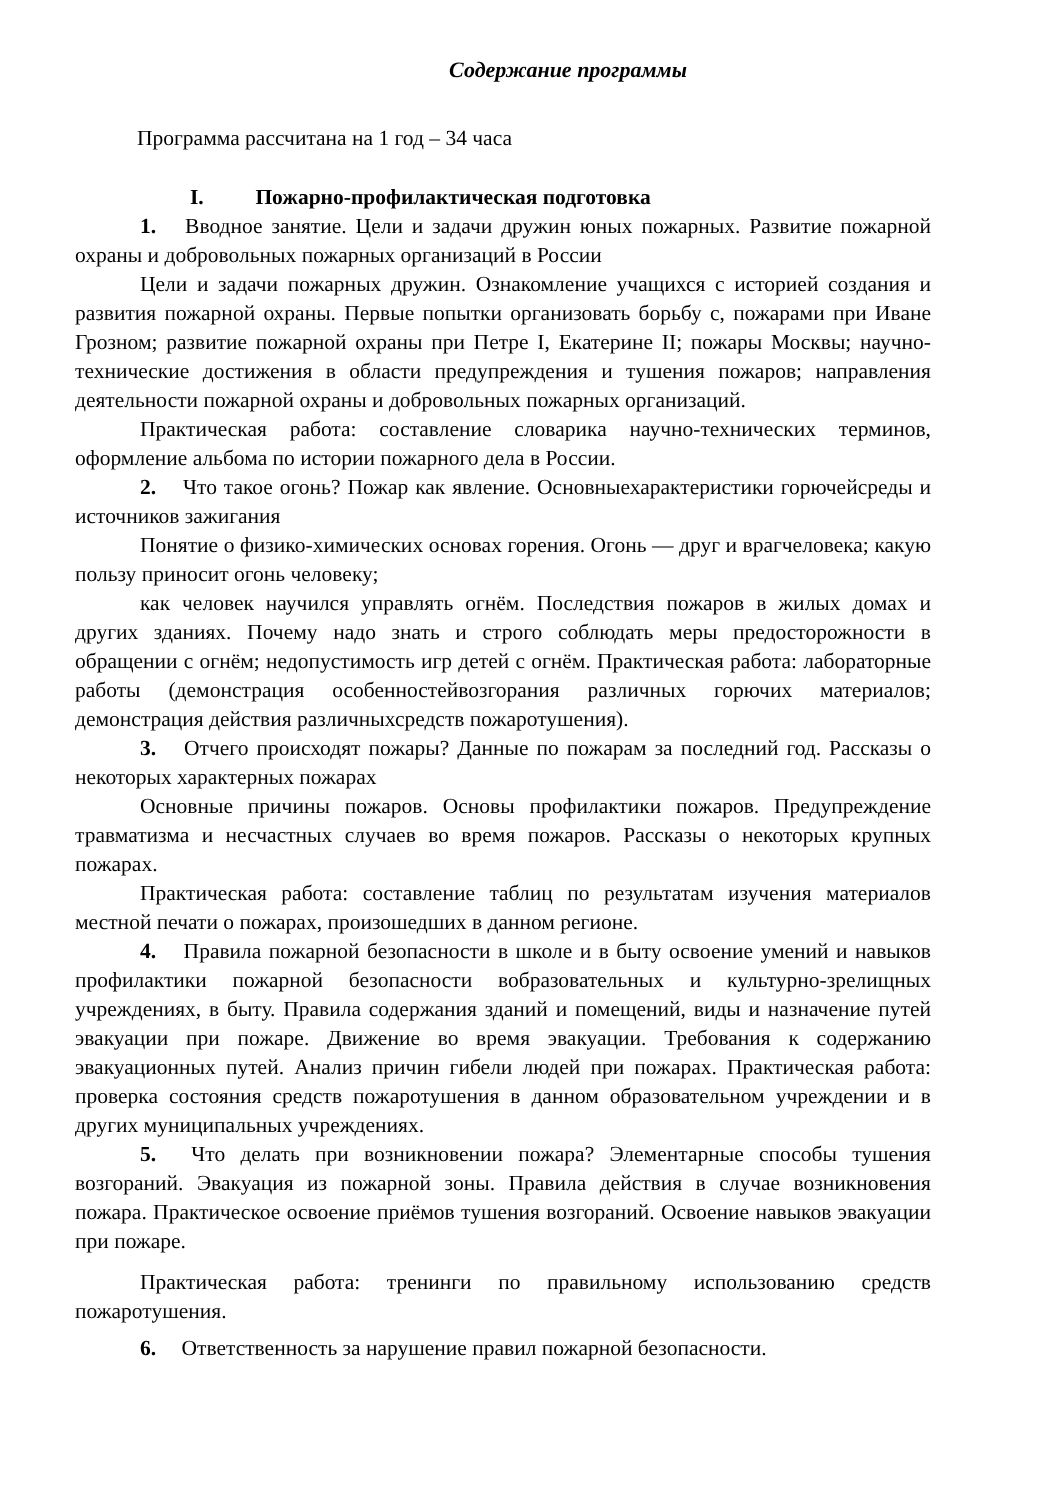Содержание программы
Программа рассчитана на 1 год – 34 часа
I. Пожарно-профилактическая подготовка
1. Вводное занятие. Цели и задачи дружин юных пожарных. Развитие пожарной охраны и добровольных пожарных организаций в России
Цели и задачи пожарных дружин. Ознакомление учащихся с историей создания и развития пожарной охраны. Первые попытки организовать борьбу с, пожарами при Иване Грозном; развитие пожарной охраны при Петре I, Екатерине II; пожары Москвы; научно-технические достижения в области предупреждения и тушения пожаров; направления деятельности пожарной охраны и добровольных пожарных организаций.
Практическая работа: составление словарика научно-технических терминов, оформление альбома по истории пожарного дела в России.
2. Что такое огонь? Пожар как явление. Основныехарактеристики горючейсреды и источников зажигания
Понятие о физико-химических основах горения. Огонь — друг и врагчеловека; какую пользу приносит огонь человеку;
как человек научился управлять огнём. Последствия пожаров в жилых домах и других зданиях. Почему надо знать и строго соблюдать меры предосторожности в обращении с огнём; недопустимость игр детей с огнём. Практическая работа: лабораторные работы (демонстрация особенностейвозгорания различных горючих материалов; демонстрация действия различныхсредств пожаротушения).
3. Отчего происходят пожары? Данные по пожарам за последний год. Рассказы о некоторых характерных пожарах
Основные причины пожаров. Основы профилактики пожаров. Предупреждение травматизма и несчастных случаев во время пожаров. Рассказы о некоторых крупных пожарах.
Практическая работа: составление таблиц по результатам изучения материалов местной печати о пожарах, произошедших в данном регионе.
4. Правила пожарной безопасности в школе и в быту освоение умений и навыков профилактики пожарной безопасности вобразовательных и культурно-зрелищных учреждениях, в быту. Правила содержания зданий и помещений, виды и назначение путей эвакуации при пожаре. Движение во время эвакуации. Требования к содержанию эвакуационных путей. Анализ причин гибели людей при пожарах. Практическая работа: проверка состояния средств пожаротушения в данном образовательном учреждении и в других муниципальных учреждениях.
5. Что делать при возникновении пожара? Элементарные способы тушения возгораний. Эвакуация из пожарной зоны. Правила действия в случае возникновения пожара. Практическое освоение приёмов тушения возгораний. Освоение навыков эвакуации при пожаре.
Практическая работа: тренинги по правильному использованию средств пожаротушения.
6. Ответственность за нарушение правил пожарной безопасности.